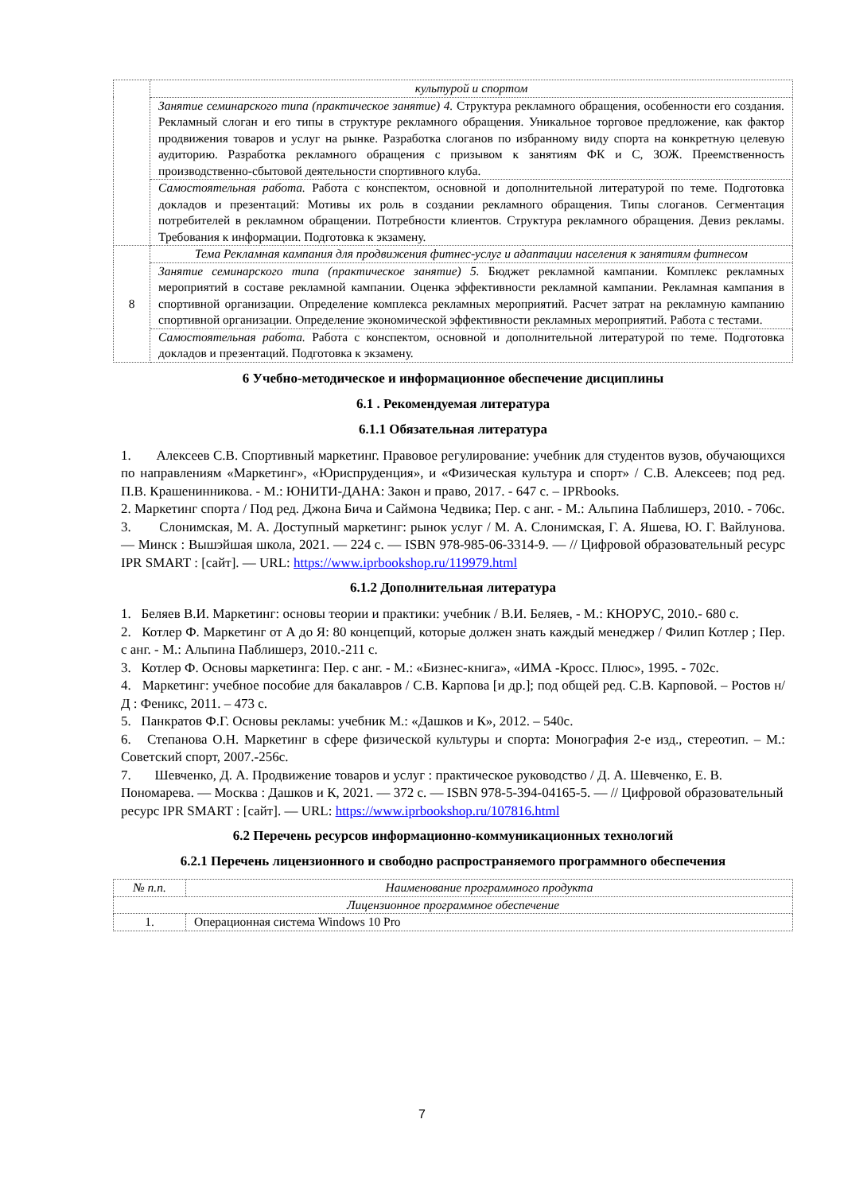| | культурой и спортом |
| | Занятие семинарского типа (практическое занятие) 4. Структура рекламного обращения, особенности его создания. Рекламный слоган и его типы в структуре рекламного обращения. Уникальное торговое предложение, как фактор продвижения товаров и услуг на рынке. Разработка слоганов по избранному виду спорта на конкретную целевую аудиторию. Разработка рекламного обращения с призывом к занятиям ФК и С, ЗОЖ. Преемственность производственно-сбытовой деятельности спортивного клуба. |
| | Самостоятельная работа. Работа с конспектом, основной и дополнительной литературой по теме. Подготовка докладов и презентаций: Мотивы их роль в создании рекламного обращения. Типы слоганов. Сегментация потребителей в рекламном обращении. Потребности клиентов. Структура рекламного обращения. Девиз рекламы. Требования к информации. Подготовка к экзамену. |
| 8 | Тема Рекламная кампания для продвижения фитнес-услуг и адаптации населения к занятиям фитнесом |
| | Занятие семинарского типа (практическое занятие) 5. Бюджет рекламной кампании. Комплекс рекламных мероприятий в составе рекламной кампании. Оценка эффективности рекламной кампании. Рекламная кампания в спортивной организации. Определение комплекса рекламных мероприятий. Расчет затрат на рекламную кампанию спортивной организации. Определение экономической эффективности рекламных мероприятий. Работа с тестами. |
| | Самостоятельная работа. Работа с конспектом, основной и дополнительной литературой по теме. Подготовка докладов и презентаций. Подготовка к экзамену. |
6 Учебно-методическое и информационное обеспечение дисциплины
6.1 . Рекомендуемая литература
6.1.1 Обязательная литература
1. Алексеев С.В. Спортивный маркетинг. Правовое регулирование: учебник для студентов вузов, обучающихся по направлениям «Маркетинг», «Юриспруденция», и «Физическая культура и спорт» / С.В. Алексеев; под ред. П.В. Крашенинникова. - М.: ЮНИТИ-ДАНА: Закон и право, 2017. - 647 с. – IPRbooks.
2. Маркетинг спорта / Под ред. Джона Бича и Саймона Чедвика; Пер. с анг. - М.: Альпина Паблишерз, 2010. - 706с.
3. Слонимская, М. А. Доступный маркетинг: рынок услуг / М. А. Слонимская, Г. А. Яшева, Ю. Г. Вайлунова. — Минск : Вышэйшая школа, 2021. — 224 с. — ISBN 978-985-06-3314-9. — // Цифровой образовательный ресурс IPR SMART : [сайт]. — URL: https://www.iprbookshop.ru/119979.html
6.1.2 Дополнительная литература
1. Беляев В.И. Маркетинг: основы теории и практики: учебник / В.И. Беляев, - М.: КНОРУС, 2010.- 680 с.
2. Котлер Ф. Маркетинг от А до Я: 80 концепций, которые должен знать каждый менеджер / Филип Котлер ; Пер. с анг. - М.: Альпина Паблишерз, 2010.-211 с.
3. Котлер Ф. Основы маркетинга: Пер. с анг. - М.: «Бизнес-книга», «ИМА -Кросс. Плюс», 1995. - 702с.
4. Маркетинг: учебное пособие для бакалавров / С.В. Карпова [и др.]; под общей ред. С.В. Карповой. – Ростов н/Д : Феникс, 2011. – 473 с.
5. Панкратов Ф.Г. Основы рекламы: учебник М.: «Дашков и К», 2012. – 540с.
6. Степанова О.Н. Маркетинг в сфере физической культуры и спорта: Монография 2-е изд., стереотип. – М.: Советский спорт, 2007.-256с.
7. Шевченко, Д. А. Продвижение товаров и услуг : практическое руководство / Д. А. Шевченко, Е. В. Пономарева. — Москва : Дашков и К, 2021. — 372 с. — ISBN 978-5-394-04165-5. — // Цифровой образовательный ресурс IPR SMART : [сайт]. — URL: https://www.iprbookshop.ru/107816.html
6.2 Перечень ресурсов информационно-коммуникационных технологий
6.2.1 Перечень лицензионного и свободно распространяемого программного обеспечения
| № п.п. | Наименование программного продукта |
| Лицензионное программное обеспечение | |
| 1. | Операционная система Windows 10 Pro |
7